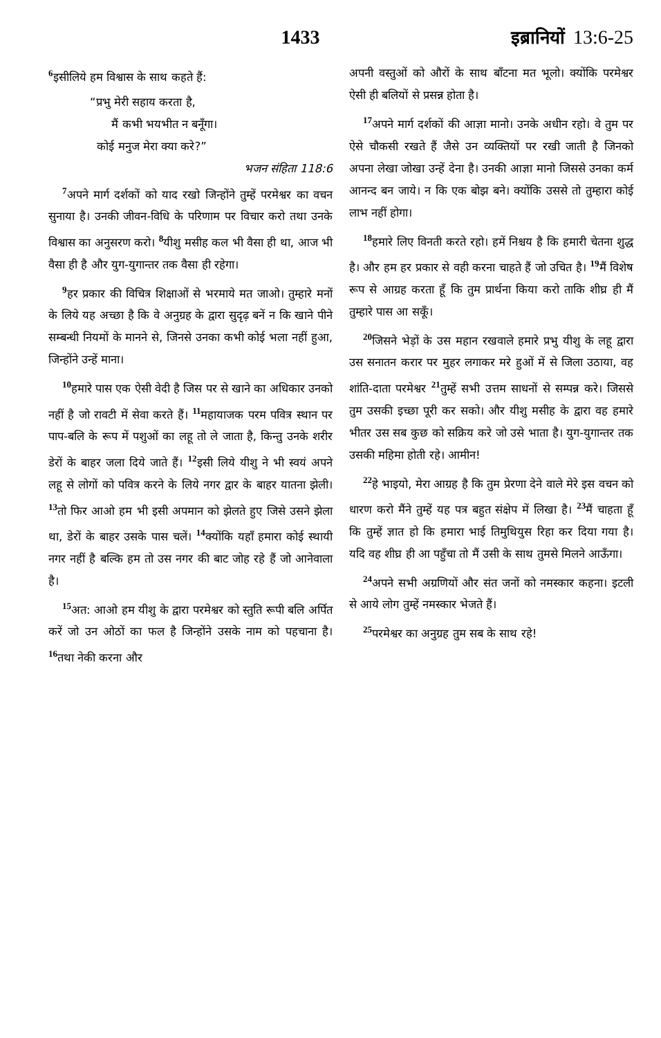1433 इब्रानियों 13:6-25
<sup>6</sup> इसीलिये हम विश्वास के साथ कहते हैं:
“प्रभु मेरी सहाय करता है,
मैं कभी भयभीत न बनूँगा।
कोई मनुज मेरा क्या करे?”
भजन संहिता 118:6
<sup>7</sup> अपने मार्ग दर्शकों को याद रखो जिन्होंने तुम्हें परमेश्वर का वचन सुनाया है। उनकी जीवन-विधि के परिणाम पर विचार करो तथा उनके विश्वास का अनुसरण करो। <sup>8</sup>यीशु मसीह कल भी वैसा ही था, आज भी वैसा ही है और युग-युगान्तर तक वैसा ही रहेगा।
<sup>9</sup> हर प्रकार की विचित्र शिक्षाओं से भरमाये मत जाओ। तुम्हारे मनों के लिये यह अच्छा है कि वे अनुग्रह के द्वारा सुदृढ़ बनें न कि खाने पीने सम्बन्धी नियमों के मानने से, जिनसे उनका कभी कोई भला नहीं हुआ, जिन्होंने उन्हें माना।
<sup>10</sup> हमारे पास एक ऐसी वेदी है जिस पर से खाने का अधिकार उनको नहीं है जो रावटी में सेवा करते हैं। <sup>11</sup>महायाजक परम पवित्र स्थान पर पाप-बलि के रूप में पशुओं का लहू तो ले जाता है, किन्तु उनके शरीर डेरों के बाहर जला दिये जाते हैं। <sup>12</sup>इसी लिये यीशु ने भी स्वयं अपने लहू से लोगों को पवित्र करने के लिये नगर द्वार के बाहर यातना झेली। <sup>13</sup>तो फिर आओ हम भी इसी अपमान को झेलते हुए जिसे उसने झेला था, डेरों के बाहर उसके पास चलें। <sup>14</sup>क्योंकि यहाँ हमारा कोई स्थायी नगर नहीं है बल्कि हम तो उस नगर की बाट जोह रहे हैं जो आनेवाला है।
<sup>15</sup> अत: आओ हम यीशु के द्वारा परमेश्वर को स्तुति रूपी बलि अर्पित करें जो उन ओठों का फल है जिन्होंने उसके नाम को पहचाना है। <sup>16</sup>तथा नेकी करना और
अपनी वस्तुओं को औरों के साथ बाँटना मत भूलो। क्योंकि परमेश्वर ऐसी ही बलियों से प्रसन्न होता है।
<sup>17</sup> अपने मार्ग दर्शकों की आज्ञा मानो। उनके अधीन रहो। वे तुम पर ऐसे चौकसी रखते हैं जैसे उन व्यक्तियों पर रखी जाती है जिनको अपना लेखा जोखा उन्हें देना है। उनकी आज्ञा मानो जिससे उनका कर्म आनन्द बन जाये। न कि एक बोझ बने। क्योंकि उससे तो तुम्हारा कोई लाभ नहीं होगा।
<sup>18</sup> हमारे लिए विनती करते रहो। हमें निश्चय है कि हमारी चेतना शुद्ध है। और हम हर प्रकार से वही करना चाहते हैं जो उचित है। <sup>19</sup>मैं विशेष रूप से आग्रह करता हूँ कि तुम प्रार्थना किया करो ताकि शीघ्र ही मैं तुम्हारे पास आ सकूँ।
<sup>20</sup> जिसने भेड़ों के उस महान रखवाले हमारे प्रभु यीशु के लहू द्वारा उस सनातन करार पर मुहर लगाकर मरे हुओं में से जिला उठाया, वह शांति-दाता परमेश्वर <sup>21</sup>तुम्हें सभी उत्तम साधनों से सम्पन्न करे। जिससे तुम उसकी इच्छा पूरी कर सको। और यीशु मसीह के द्वारा वह हमारे भीतर उस सब कुछ को सक्रिय करे जो उसे भाता है। युग-युगान्तर तक उसकी महिमा होती रहे। आमीन!
<sup>22</sup> हे भाइयो, मेरा आग्रह है कि तुम प्रेरणा देने वाले मेरे इस वचन को धारण करो मैंने तुम्हें यह पत्र बहुत संक्षेप में लिखा है। <sup>23</sup>मैं चाहता हूँ कि तुम्हें ज्ञात हो कि हमारा भाई तिमुथियुस रिहा कर दिया गया है। यदि वह शीघ्र ही आ पहुँचा तो मैं उसी के साथ तुमसे मिलने आऊँगा।
<sup>24</sup> अपने सभी अग्रणियों और संत जनों को नमस्कार कहना। इटली से आये लोग तुम्हें नमस्कार भेजते हैं।
<sup>25</sup> परमेश्वर का अनुग्रह तुम सब के साथ रहे!